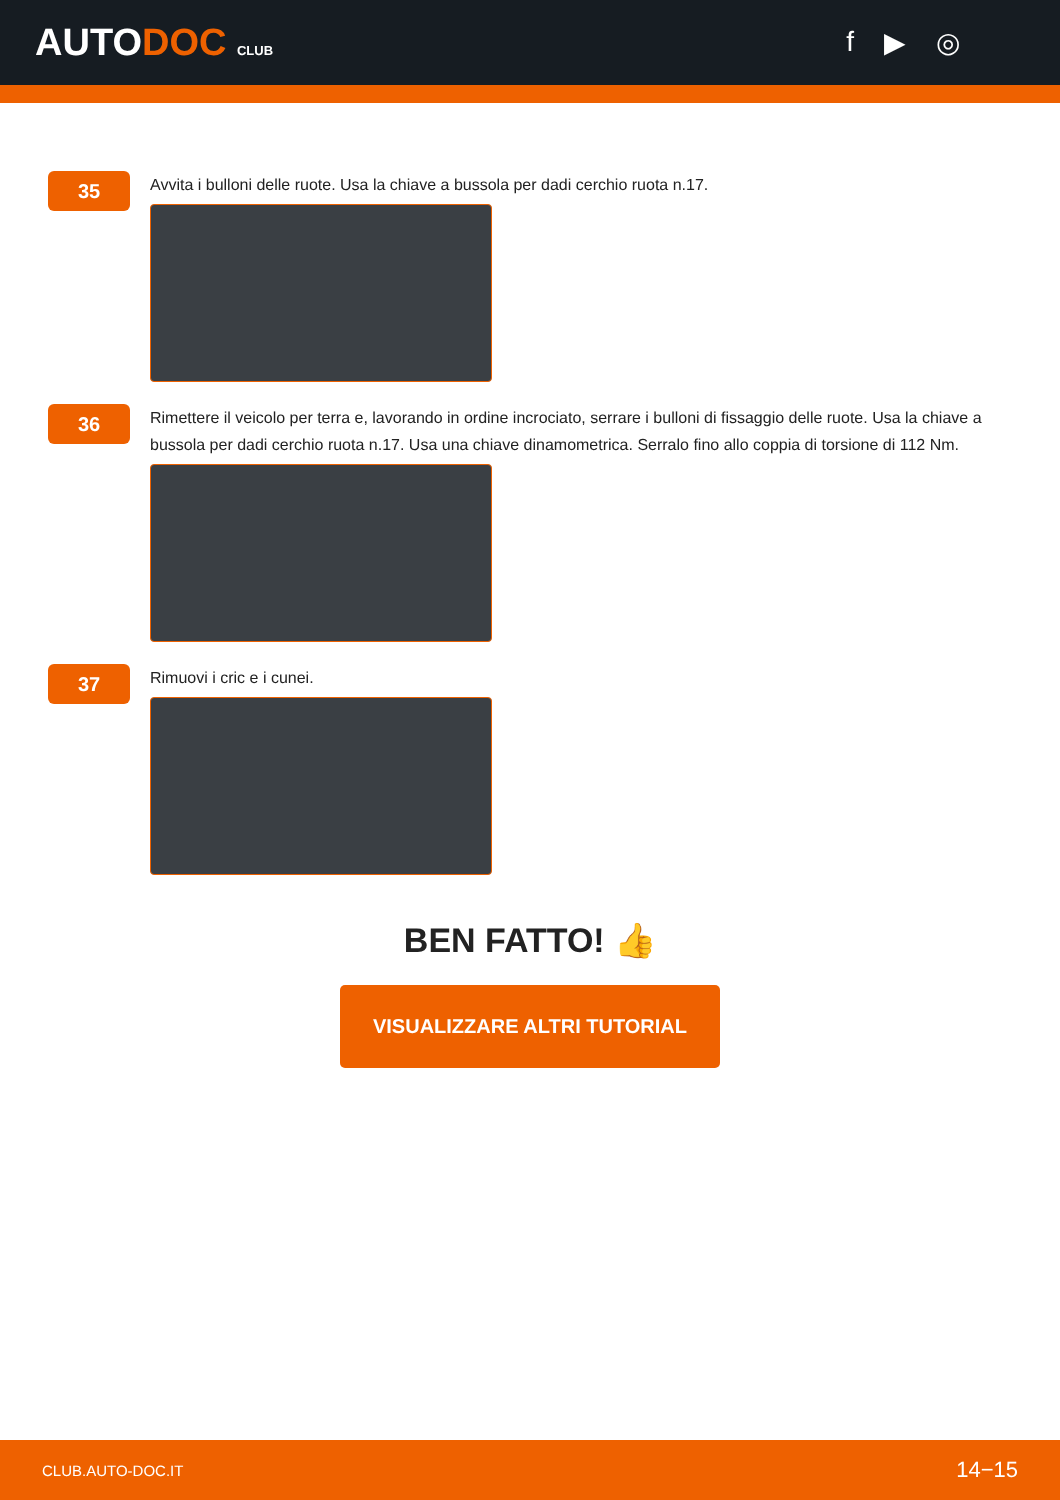AUTODOC CLUB
f ▶ ◎
35
Avvita i bulloni delle ruote. Usa la chiave a bussola per dadi cerchio ruota n.17.
36
Rimettere il veicolo per terra e, lavorando in ordine incrociato, serrare i bulloni di fissaggio delle ruote. Usa la chiave a bussola per dadi cerchio ruota n.17. Usa una chiave dinamometrica. Serralo fino allo coppia di torsione di 112 Nm.
37
Rimuovi i cric e i cunei.
BEN FATTO! 👍
VISUALIZZARE ALTRI TUTORIAL
CLUB.AUTO-DOC.IT 14−15